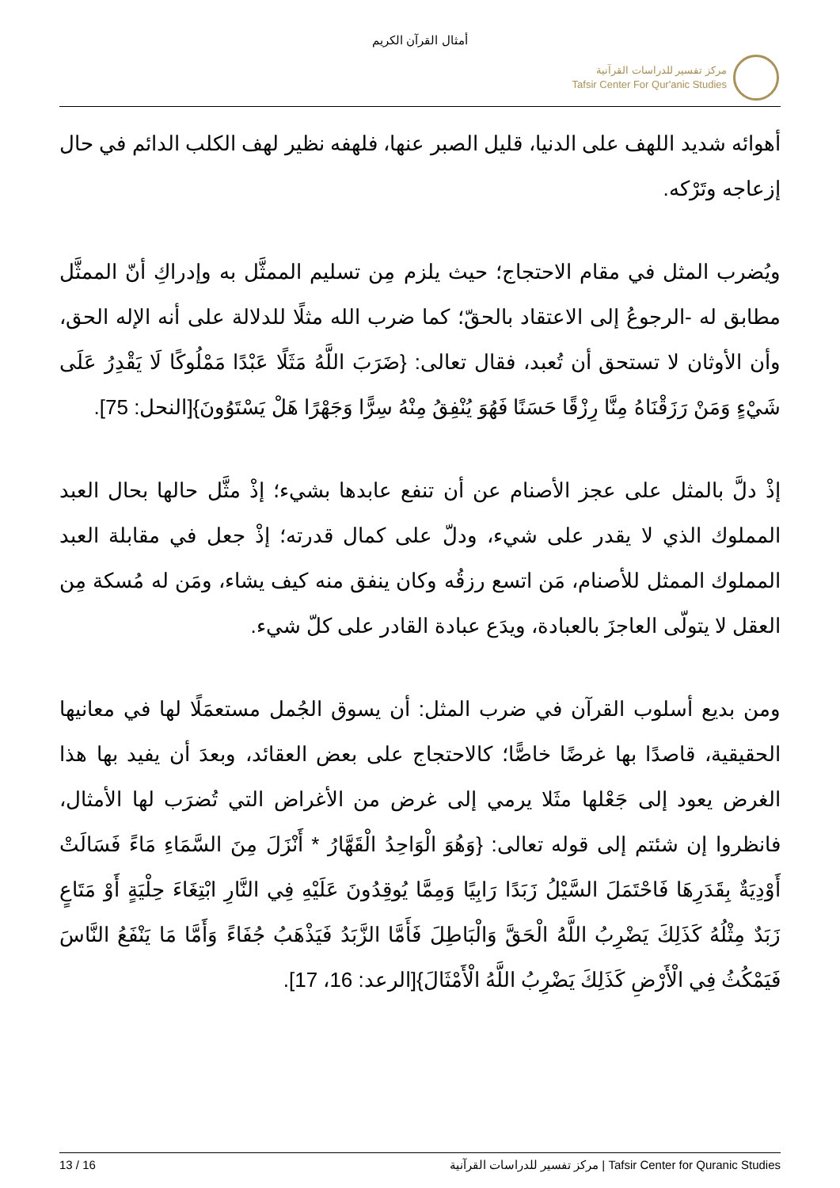أمثال القرآن الكريم
مركز تفسير للدراسات القرآنية
Tafsir Center For Qur'anic Studies
أهوائه شديد اللهف على الدنيا، قليل الصبر عنها، فلهفه نظير لهف الكلب الدائم في حال إزعاجه وتَرْكه.
ويُضرب المثل في مقام الاحتجاج؛ حيث يلزم مِن تسليم الممثَّل به وإدراكِ أنّ الممثَّل مطابق له -الرجوعُ إلى الاعتقاد بالحقّ؛ كما ضرب الله مثلًا للدلالة على أنه الإله الحق، وأن الأوثان لا تستحق أن تُعبد، فقال تعالى: {ضَرَبَ اللَّهُ مَثَلًا عَبْدًا مَمْلُوكًا لَا يَقْدِرُ عَلَى شَيْءٍ وَمَنْ رَزَقْنَاهُ مِنَّا رِزْقًا حَسَنًا فَهُوَ يُنْفِقُ مِنْهُ سِرًّا وَجَهْرًا هَلْ يَسْتَوُونَ}[النحل: 75].
إذْ دلَّ بالمثل على عجز الأصنام عن أن تنفع عابدها بشيء؛ إذْ مثَّل حالها بحال العبد المملوك الذي لا يقدر على شيء، ودلّ على كمال قدرته؛ إذْ جعل في مقابلة العبد المملوك الممثل للأصنام، مَن اتسع رزقُه وكان ينفق منه كيف يشاء، ومَن له مُسكة مِن العقل لا يتولّى العاجزَ بالعبادة، ويدَع عبادة القادر على كلّ شيء.
ومن بديع أسلوب القرآن في ضرب المثل: أن يسوق الجُمل مستعمَلًا لها في معانيها الحقيقية، قاصدًا بها غرضًا خاصًّا؛ كالاحتجاج على بعض العقائد، وبعدَ أن يفيد بها هذا الغرض يعود إلى جَعْلها مثَلا يرمي إلى غرض من الأغراض التي تُضرَب لها الأمثال، فانظروا إن شئتم إلى قوله تعالى: {وَهُوَ الْوَاحِدُ الْقَهَّارُ * أَنْزَلَ مِنَ السَّمَاءِ مَاءً فَسَالَتْ أَوْدِيَةٌ بِقَدَرِهَا فَاحْتَمَلَ السَّيْلُ زَبَدًا رَابِيًا وَمِمَّا يُوقِدُونَ عَلَيْهِ فِي النَّارِ ابْتِغَاءَ حِلْيَةٍ أَوْ مَتَاعٍ زَبَدٌ مِثْلُهُ كَذَلِكَ يَضْرِبُ اللَّهُ الْحَقَّ وَالْبَاطِلَ فَأَمَّا الزَّبَدُ فَيَذْهَبُ جُفَاءً وَأَمَّا مَا يَنْفَعُ النَّاسَ فَيَمْكُثُ فِي الْأَرْضِ كَذَلِكَ يَضْرِبُ اللَّهُ الْأَمْثَالَ}[الرعد: 16، 17].
13 / 16 مركز تفسير للدراسات القرآنية | Tafsir Center for Quranic Studies